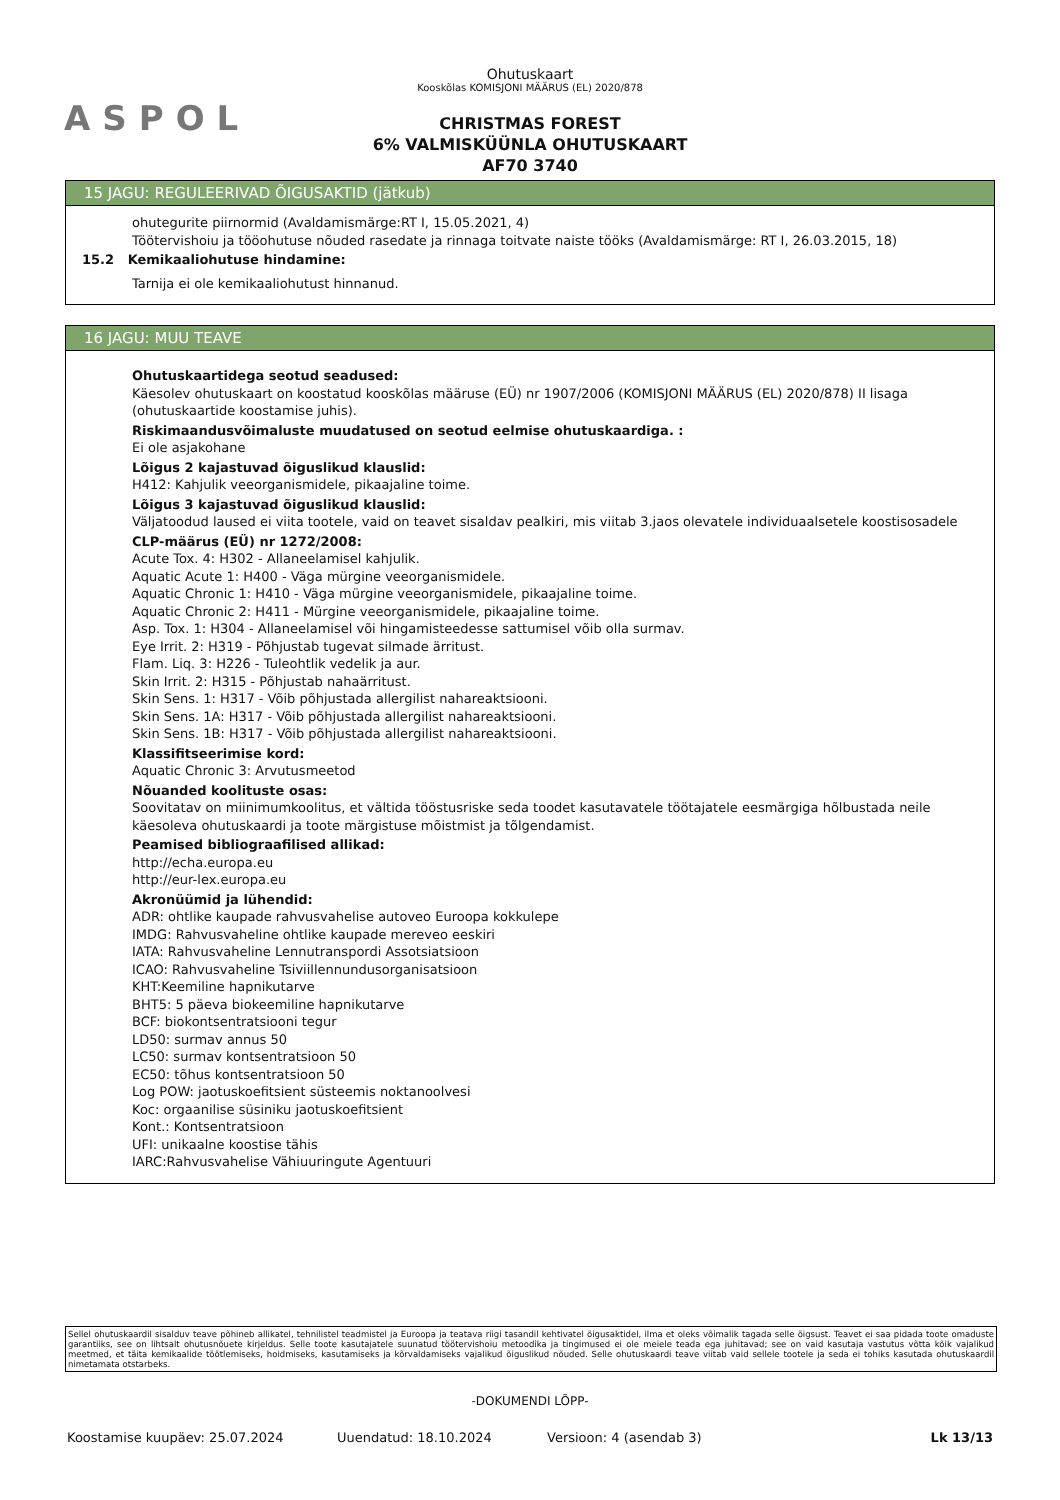ASPOL
Ohutuskaart
Kooskõlas KOMISJONI MÄÄRUS (EL) 2020/878
CHRISTMAS FOREST
6% VALMISKÜÜNLA OHUTUSKAART
AF70 3740
15 JAGU: REGULEERIVAD ÕIGUSAKTID (jätkub)
ohutegurite piirnormid (Avaldamismärge:RT I, 15.05.2021, 4)
Töötervishoiu ja tööohutuse nõuded rasedate ja rinnaga toitvate naiste tööks (Avaldamismärge: RT I, 26.03.2015, 18)
15.2 Kemikaaliohutuse hindamine:
Tarnija ei ole kemikaaliohutust hinnanud.
16 JAGU: MUU TEAVE
Ohutuskaartidega seotud seadused:
Käesolev ohutuskaart on koostatud kooskõlas määruse (EÜ) nr 1907/2006 (KOMISJONI MÄÄRUS (EL) 2020/878) II lisaga (ohutuskaartide koostamise juhis).
Riskimaandusvõimaluste muudatused on seotud eelmise ohutuskaardiga. :
Ei ole asjakohane
Lõigus 2 kajastuvad õiguslikud klauslid:
H412: Kahjulik veeorganismidele, pikaajaline toime.
Lõigus 3 kajastuvad õiguslikud klauslid:
Väljatoodud laused ei viita tootele, vaid on teavet sisaldav pealkiri, mis viitab 3.jaos olevatele individuaalsetele koostisosadele
CLP-määrus (EÜ) nr 1272/2008:
Acute Tox. 4: H302 - Allaneelamisel kahjulik.
Aquatic Acute 1: H400 - Väga mürgine veeorganismidele.
Aquatic Chronic 1: H410 - Väga mürgine veeorganismidele, pikaajaline toime.
Aquatic Chronic 2: H411 - Mürgine veeorganismidele, pikaajaline toime.
Asp. Tox. 1: H304 - Allaneelamisel või hingamisteedesse sattumisel võib olla surmav.
Eye Irrit. 2: H319 - Põhjustab tugevat silmade ärritust.
Flam. Liq. 3: H226 - Tuleohtlik vedelik ja aur.
Skin Irrit. 2: H315 - Põhjustab nahaärritust.
Skin Sens. 1: H317 - Võib põhjustada allergilist nahareaktsiooni.
Skin Sens. 1A: H317 - Võib põhjustada allergilist nahareaktsiooni.
Skin Sens. 1B: H317 - Võib põhjustada allergilist nahareaktsiooni.
Klassifitseerimise kord:
Aquatic Chronic 3: Arvutusmeetod
Nõuanded koolituste osas:
Soovitatav on miinimumkoolitus, et vältida tööstusriske seda toodet kasutavatele töötajatele eesmärgiga hõlbustada neile käesoleva ohutuskaardi ja toote märgistuse mõistmist ja tõlgendamist.
Peamised bibliograafilised allikad:
http://echa.europa.eu
http://eur-lex.europa.eu
Akronüümid ja lühendid:
ADR: ohtlike kaupade rahvusvahelise autoveo Euroopa kokkulepe
IMDG: Rahvusvaheline ohtlike kaupade mereveo eeskiri
IATA: Rahvusvaheline Lennutranspordi Assotsiatsioon
ICAO: Rahvusvaheline Tsiviillennundusorganisatsioon
KHT:Keemiline hapnikutarve
BHT5: 5 päeva biokeemiline hapnikutarve
BCF: biokontsentratsiooni tegur
LD50: surmav annus 50
LC50: surmav kontsentratsioon 50
EC50: tõhus kontsentratsioon 50
Log POW: jaotuskoefitsient süsteemis noktanoolvesi
Koc: orgaanilise süsiniku jaotuskoefitsient
Kont.: Kontsentratsioon
UFI: unikaalne koostise tähis
IARC:Rahvusvahelise Vähiuuringute Agentuuri
Sellel ohutuskaardil sisalduv teave põhineb allikatel, tehnilistel teadmistel ja Euroopa ja teatava riigi tasandil kehtivatel õigusaktidel, ilma et oleks võimalik tagada selle õigsust. Teavet ei saa pidada toote omaduste garantiiks, see on lihtsalt ohutusnõuete kirjeldus. Selle toote kasutajatele suunatud töötervishoiu metoodika ja tingimused ei ole meiele teada ega juhitavad; see on vaid kasutaja vastutus võtta kõik vajalikud meetmed, et täita kemikaalide töötlemiseks, hoidmiseks, kasutamiseks ja kõrvaldamiseks vajalikud õiguslikud nõuded. Selle ohutuskaardi teave viitab vaid sellele tootele ja seda ei tohiks kasutada ohutuskaardil nimetamata otstarbeks.
-DOKUMENDI LÕPP-
Koostamise kuupäev: 25.07.2024 Uuendatud: 18.10.2024 Versioon: 4 (asendab 3) Lk 13/13